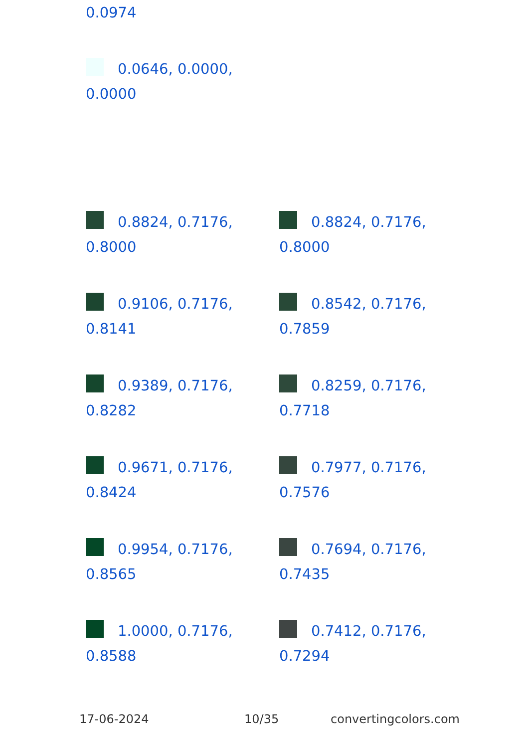0.0974
0.0646, 0.0000, 0.0000
0.8824, 0.7176, 0.8000
0.8824, 0.7176, 0.8000
0.9106, 0.7176, 0.8141
0.8542, 0.7176, 0.7859
0.9389, 0.7176, 0.8282
0.8259, 0.7176, 0.7718
0.9671, 0.7176, 0.8424
0.7977, 0.7176, 0.7576
0.9954, 0.7176, 0.8565
0.7694, 0.7176, 0.7435
1.0000, 0.7176, 0.8588
0.7412, 0.7176, 0.7294
17-06-2024 10/35 convertingcolors.com